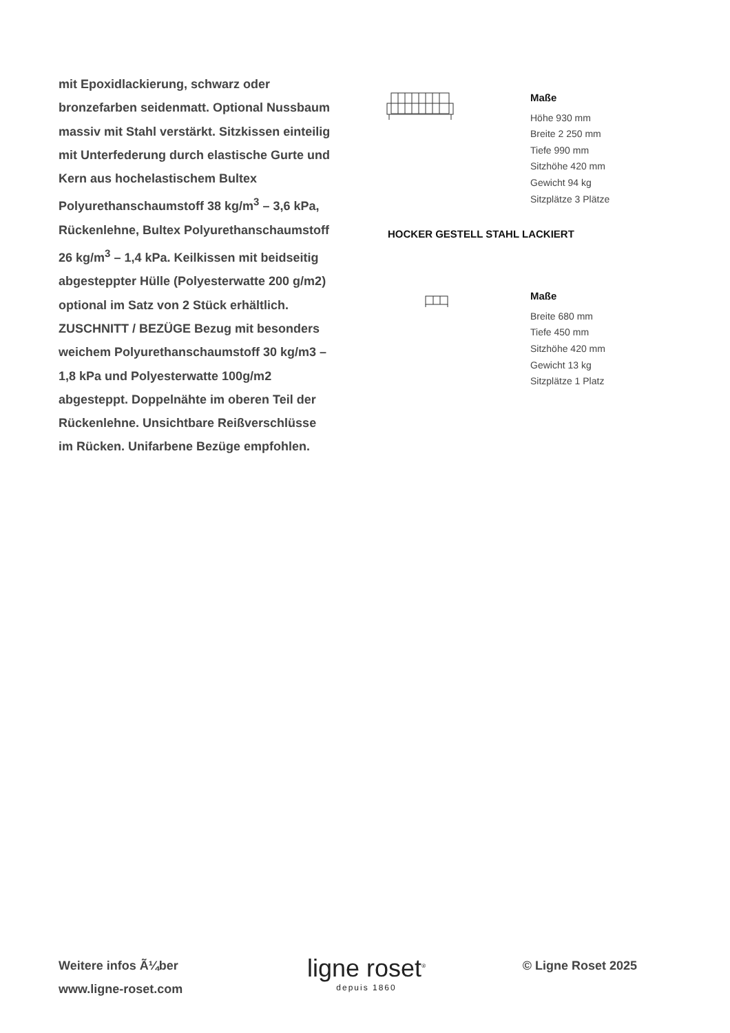mit Epoxidlackierung, schwarz oder bronzefarben seidenmatt. Optional Nussbaum massiv mit Stahl verstärkt. Sitzkissen einteilig mit Unterfederung durch elastische Gurte und Kern aus hochelastischem Bultex Polyurethanschaumstoff 38 kg/m<sup>3</sup> – 3,6 kPa, Rückenlehne, Bultex Polyurethanschaumstoff 26 kg/m<sup>3</sup> – 1,4 kPa. Keilkissen mit beidseitig abgesteppter Hülle (Polyesterwatte 200 g/m2) optional im Satz von 2 Stück erhältlich. ZUSCHNITT / BEZÜGE Bezug mit besonders weichem Polyurethanschaumstoff 30 kg/m3 – 1,8 kPa und Polyesterwatte 100g/m2 abgesteppt. Doppelnähte im oberen Teil der Rückenlehne. Unsichtbare Reißverschlüsse im Rücken. Unifarbene Bezüge empfohlen.
Maße
Höhe 930 mm
Breite 2 250 mm
Tiefe 990 mm
Sitzhöhe 420 mm
Gewicht 94 kg
Sitzplätze 3 Plätze
HOCKER GESTELL STAHL LACKIERT
Maße
Breite 680 mm
Tiefe 450 mm
Sitzhöhe 420 mm
Gewicht 13 kg
Sitzplätze 1 Platz
Weitere infos Ã¼ber
www.ligne-roset.com
ligne roset<sup>®</sup>
depuis 1860
© Ligne Roset 2025